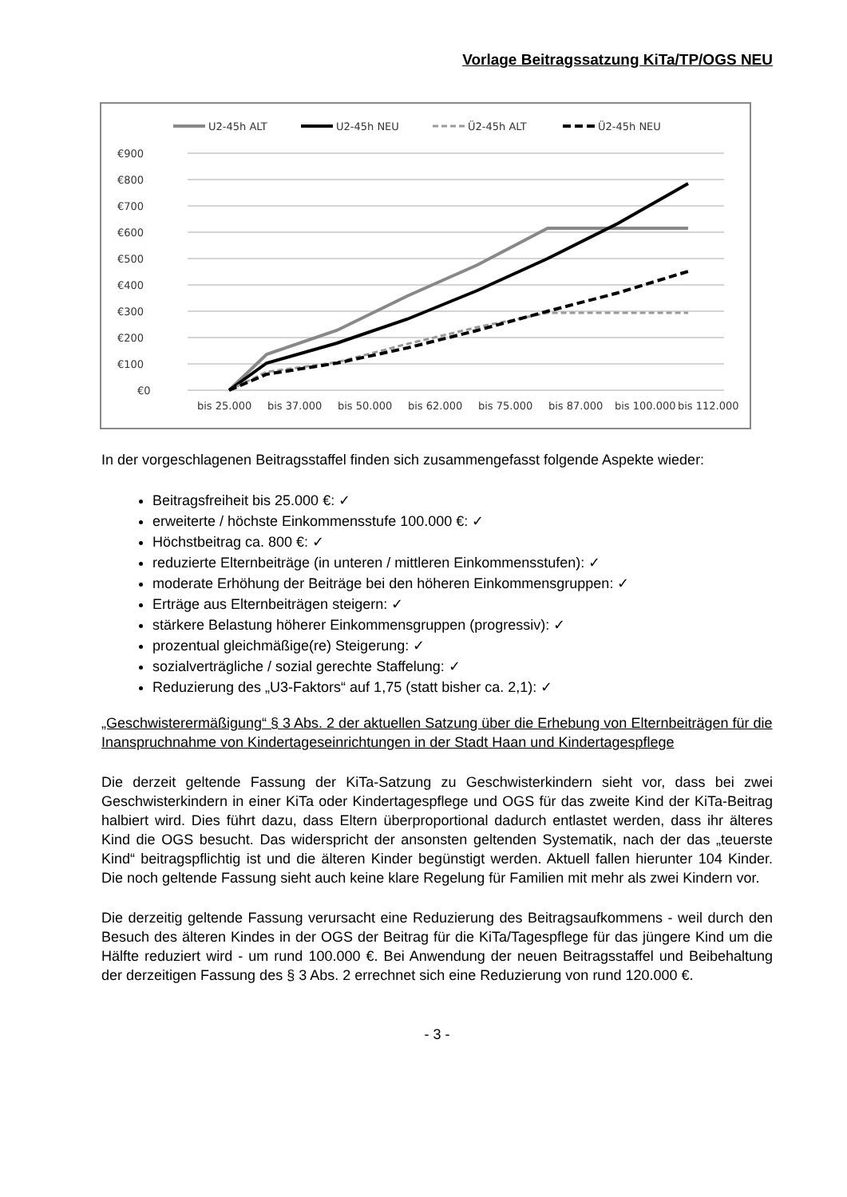Vorlage Beitragssatzung KiTa/TP/OGS NEU
U2-45h ALT
U2-45h NEU
Ü2-45h ALT
Ü2-45h NEU
€900
€800
€700
€600
€500
€400
€300
€200
€100
€0
bis 25.000
bis 37.000
bis 50.000
bis 62.000
bis 75.000
bis 87.000
bis 100.000
bis 112.000
In der vorgeschlagenen Beitragsstaffel finden sich zusammengefasst folgende Aspekte wieder:
Beitragsfreiheit bis 25.000 €: ✓
erweiterte / höchste Einkommensstufe 100.000 €: ✓
Höchstbeitrag ca. 800 €: ✓
reduzierte Elternbeiträge (in unteren / mittleren Einkommensstufen): ✓
moderate Erhöhung der Beiträge bei den höheren Einkommensgruppen: ✓
Erträge aus Elternbeiträgen steigern: ✓
stärkere Belastung höherer Einkommensgruppen (progressiv): ✓
prozentual gleichmäßige(re) Steigerung: ✓
sozialverträgliche / sozial gerechte Staffelung: ✓
Reduzierung des „U3-Faktors“ auf 1,75 (statt bisher ca. 2,1): ✓
„Geschwisterermäßigung“ § 3 Abs. 2 der aktuellen Satzung über die Erhebung von Elternbeiträgen für die Inanspruchnahme von Kindertageseinrichtungen in der Stadt Haan und Kindertagespflege
Die derzeit geltende Fassung der KiTa-Satzung zu Geschwisterkindern sieht vor, dass bei zwei Geschwisterkindern in einer KiTa oder Kindertagespflege und OGS für das zweite Kind der KiTa-Beitrag halbiert wird. Dies führt dazu, dass Eltern überproportional dadurch entlastet werden, dass ihr älteres Kind die OGS besucht. Das widerspricht der ansonsten geltenden Systematik, nach der das „teuerste Kind“ beitragspflichtig ist und die älteren Kinder begünstigt werden. Aktuell fallen hierunter 104 Kinder. Die noch geltende Fassung sieht auch keine klare Regelung für Familien mit mehr als zwei Kindern vor.
Die derzeitig geltende Fassung verursacht eine Reduzierung des Beitragsaufkommens - weil durch den Besuch des älteren Kindes in der OGS der Beitrag für die KiTa/Tagespflege für das jüngere Kind um die Hälfte reduziert wird - um rund 100.000 €. Bei Anwendung der neuen Beitragsstaffel und Beibehaltung der derzeitigen Fassung des § 3 Abs. 2 errechnet sich eine Reduzierung von rund 120.000 €.
- 3 -